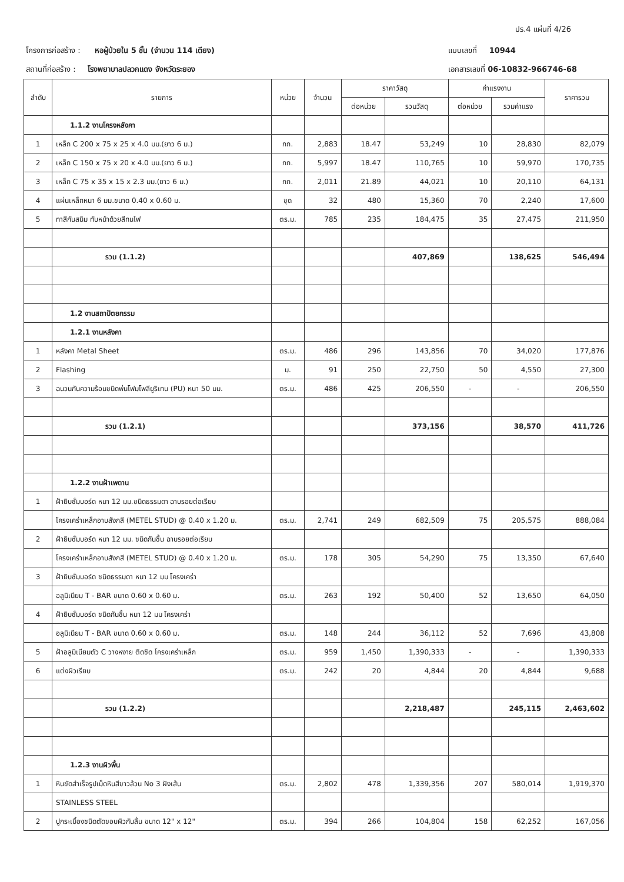ปร.4 แผ่นที่ 4/26
โครงการก่อสร้าง : หอผู้ป่วยใน 5 ชั้น (จำนวน 114 เตียง)
สถานที่ก่อสร้าง : โรงพยาบาลปลวกแดง จังหวัดระยอง
แบบเลขที่ 10944
เอกสารเลขที่ 06-10832-966746-68
| ลำดับ | รายการ | หน่วย | จำนวน | ราคาวัสดุ | | ค่าแรงงาน | | ราคารวม |
| --- | --- | --- | --- | --- | --- | --- | --- | --- |
| | | | | ต่อหน่วย | รวมวัสดุ | ต่อหน่วย | รวมค่าแรง | |
| | 1.1.2 งานโครงหลังคา | | | | | | | |
| 1 | เหล็ก C 200 x 75 x 25 x 4.0 มม.(ยาว 6 ม.) | กก. | 2,883 | 18.47 | 53,249 | 10 | 28,830 | 82,079 |
| 2 | เหล็ก C 150 x 75 x 20 x 4.0 มม.(ยาว 6 ม.) | กก. | 5,997 | 18.47 | 110,765 | 10 | 59,970 | 170,735 |
| 3 | เหล็ก C 75 x 35 x 15 x 2.3 มม.(ยาว 6 ม.) | กก. | 2,011 | 21.89 | 44,021 | 10 | 20,110 | 64,131 |
| 4 | แผ่นเหล็กหนา 6 มม.ขนาด 0.40 x 0.60 ม. | ชุด | 32 | 480 | 15,360 | 70 | 2,240 | 17,600 |
| 5 | ทาสีกันสนิม ทับหน้าด้วยสีทนไฟ | ตร.ม. | 785 | 235 | 184,475 | 35 | 27,475 | 211,950 |
| | รวม (1.1.2) | | | | 407,869 | | 138,625 | 546,494 |
| | 1.2 งานสถาปัตยกรรม | | | | | | | |
| | 1.2.1 งานหลังคา | | | | | | | |
| 1 | หลังคา Metal Sheet | ตร.ม. | 486 | 296 | 143,856 | 70 | 34,020 | 177,876 |
| 2 | Flashing | ม. | 91 | 250 | 22,750 | 50 | 4,550 | 27,300 |
| 3 | ฉนวนกันความร้อนชนิดพ่นโฟมโพลียูริเทน (PU) หนา 50 มม. | ตร.ม. | 486 | 425 | 206,550 | - | - | 206,550 |
| | รวม (1.2.1) | | | | 373,156 | | 38,570 | 411,726 |
| | 1.2.2 งานฝ้าเพดาน | | | | | | | |
| 1 | ฝ้ายิบซั่มบอร์ด หนา 12 มม.ชนิดธรรมดา ฉาบรอยต่อเรียบ | | | | | | | |
| | โครงเคร่าเหล็กอาบสังกสี (METEL STUD) @ 0.40 x 1.20 ม. | ตร.ม. | 2,741 | 249 | 682,509 | 75 | 205,575 | 888,084 |
| 2 | ฝ้ายิบซั่มบอร์ด หนา 12 มม. ชนิดกันชื้น ฉาบรอยต่อเรียบ | | | | | | | |
| | โครงเคร่าเหล็กอาบสังกสี (METEL STUD) @ 0.40 x 1.20 ม. | ตร.ม. | 178 | 305 | 54,290 | 75 | 13,350 | 67,640 |
| 3 | ฝ้ายิบซั่มบอร์ด ชนิดธรรมดา หนา 12 มม โครงเคร่า | | | | | | | |
| | อลูมิเนียม T - BAR ขนาด 0.60 x 0.60 ม. | ตร.ม. | 263 | 192 | 50,400 | 52 | 13,650 | 64,050 |
| 4 | ฝ้ายิบซั่มบอร์ด ชนิดกันชื้น หนา 12 มม โครงเคร่า | | | | | | | |
| | อลูมิเนียม T - BAR ขนาด 0.60 x 0.60 ม. | ตร.ม. | 148 | 244 | 36,112 | 52 | 7,696 | 43,808 |
| 5 | ฝ้าอลูมิเนียมตัว C วางหงาย ติดชิด โครงเคร่าเหล็ก | ตร.ม. | 959 | 1,450 | 1,390,333 | - | - | 1,390,333 |
| 6 | แต่งผิวเรียบ | ตร.ม. | 242 | 20 | 4,844 | 20 | 4,844 | 9,688 |
| | รวม (1.2.2) | | | | 2,218,487 | | 245,115 | 2,463,602 |
| | 1.2.3 งานผิวพื้น | | | | | | | |
| 1 | หินขัดสำเร็จรูปเม็ดหินสีขาวล้วน No 3 ฝังเส้น | ตร.ม. | 2,802 | 478 | 1,339,356 | 207 | 580,014 | 1,919,370 |
| | STAINLESS STEEL | | | | | | | |
| 2 | ปูกระเบื้องชนิดตัดขอบผิวกันลื่น ขนาด 12" x 12" | ตร.ม. | 394 | 266 | 104,804 | 158 | 62,252 | 167,056 |